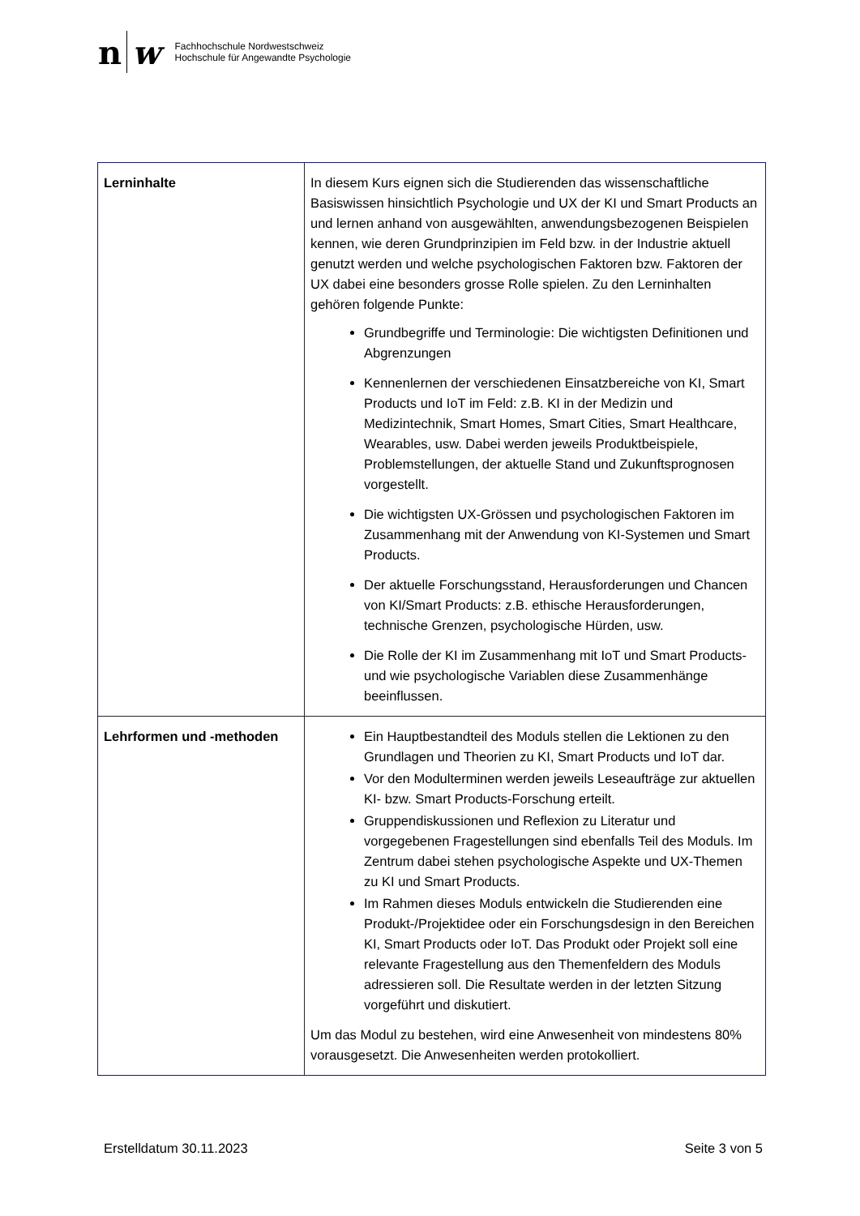n w
Fachhochschule Nordwestschweiz
Hochschule für Angewandte Psychologie
| Lerninhalte | In diesem Kurs eignen sich die Studierenden das wissenschaftliche Basiswissen hinsichtlich Psychologie und UX der KI und Smart Products an und lernen anhand von ausgewählten, anwendungsbezogenen Beispielen kennen, wie deren Grundprinzipien im Feld bzw. in der Industrie aktuell genutzt werden und welche psychologischen Faktoren bzw. Faktoren der UX dabei eine besonders grosse Rolle spielen. Zu den Lerninhalten gehören folgende Punkte: Grundbegriffe und Terminologie: Die wichtigsten Definitionen und Abgrenzungen Kennenlernen der verschiedenen Einsatzbereiche von KI, Smart Products und IoT im Feld: z.B. KI in der Medizin und Medizintechnik, Smart Homes, Smart Cities, Smart Healthcare, Wearables, usw. Dabei werden jeweils Produktbeispiele, Problemstellungen, der aktuelle Stand und Zukunftsprognosen vorgestellt. Die wichtigsten UX-Grössen und psychologischen Faktoren im Zusammenhang mit der Anwendung von KI-Systemen und Smart Products. Der aktuelle Forschungsstand, Herausforderungen und Chancen von KI/Smart Products: z.B. ethische Herausforderungen, technische Grenzen, psychologische Hürden, usw. Die Rolle der KI im Zusammenhang mit IoT und Smart Products- und wie psychologische Variablen diese Zusammenhänge beeinflussen. |
| Lehrformen und -methoden | Ein Hauptbestandteil des Moduls stellen die Lektionen zu den Grundlagen und Theorien zu KI, Smart Products und IoT dar. Vor den Modulterminen werden jeweils Leseaufträge zur aktuellen KI- bzw. Smart Products-Forschung erteilt. Gruppendiskussionen und Reflexion zu Literatur und vorgegebenen Fragestellungen sind ebenfalls Teil des Moduls. Im Zentrum dabei stehen psychologische Aspekte und UX-Themen zu KI und Smart Products. Im Rahmen dieses Moduls entwickeln die Studierenden eine Produkt-/Projektidee oder ein Forschungsdesign in den Bereichen KI, Smart Products oder IoT. Das Produkt oder Projekt soll eine relevante Fragestellung aus den Themenfeldern des Moduls adressieren soll. Die Resultate werden in der letzten Sitzung vorgeführt und diskutiert. Um das Modul zu bestehen, wird eine Anwesenheit von mindestens 80% vorausgesetzt. Die Anwesenheiten werden protokolliert. |
Erstelldatum 30.11.2023 Seite 3 von 5